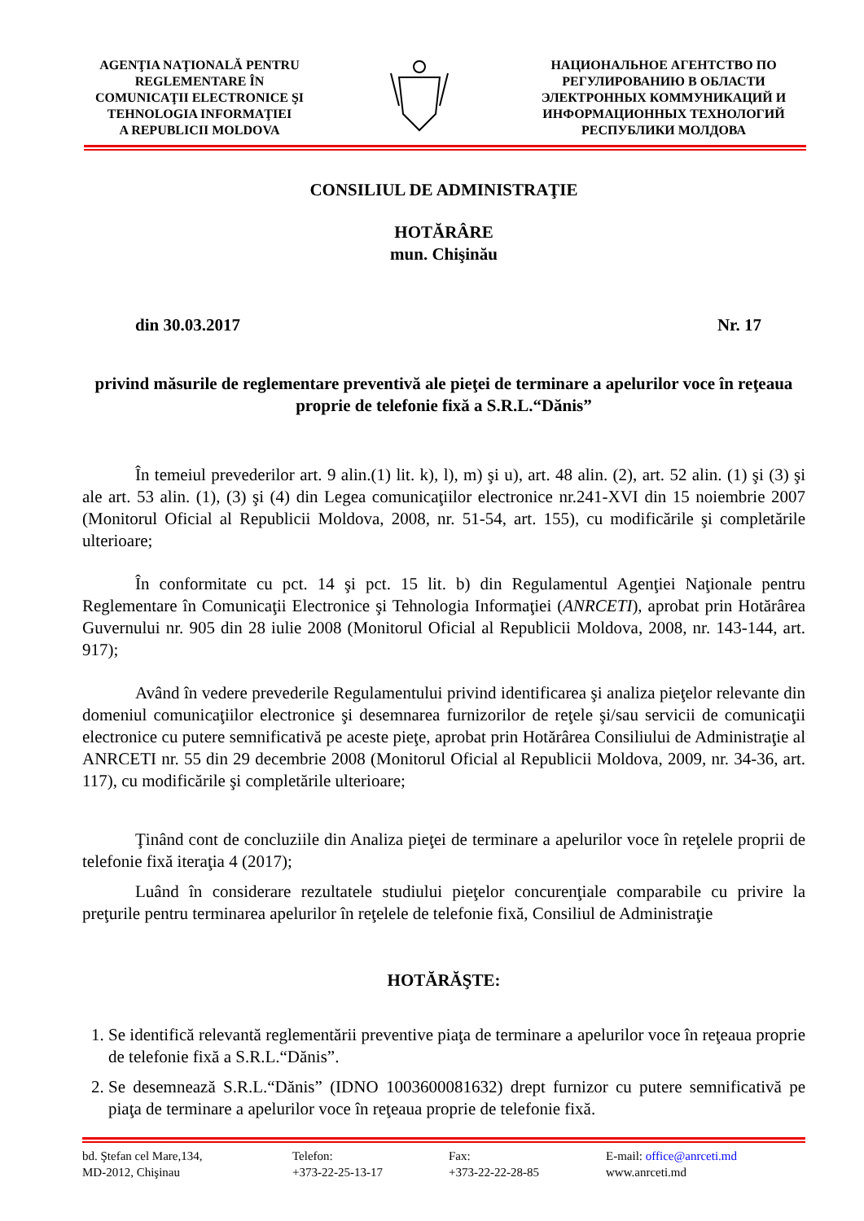AGENŢIA NAŢIONALĂ PENTRU
REGLEMENTARE ÎN
COMUNICAŢII ELECTRONICE ŞI
TEHNOLOGIA INFORMAŢIEI
A REPUBLICII MOLDOVA
НАЦИОНАЛЬНОЕ АГЕНТСТВО ПО
РЕГУЛИРОВАНИЮ В ОБЛАСТИ
ЭЛЕКТРОННЫХ КОММУНИКАЦИЙ И
ИНФОРМАЦИОННЫХ ТЕХНОЛОГИЙ
РЕСПУБЛИКИ МОЛДОВА
CONSILIUL DE ADMINISTRAŢIE
HOTĂRÂRE
mun. Chişinău
din 30.03.2017 Nr. 17
privind măsurile de reglementare preventivă ale pieţei de terminare a apelurilor voce în reţeaua proprie de telefonie fixă a S.R.L.“Dănis”
În temeiul prevederilor art. 9 alin.(1) lit. k), l), m) şi u), art. 48 alin. (2), art. 52 alin. (1) şi (3) şi ale art. 53 alin. (1), (3) şi (4) din Legea comunicaţiilor electronice nr.241-XVI din 15 noiembrie 2007 (Monitorul Oficial al Republicii Moldova, 2008, nr. 51-54, art. 155), cu modificările şi completările ulterioare;
În conformitate cu pct. 14 şi pct. 15 lit. b) din Regulamentul Agenţiei Naţionale pentru Reglementare în Comunicaţii Electronice şi Tehnologia Informaţiei (ANRCETI), aprobat prin Hotărârea Guvernului nr. 905 din 28 iulie 2008 (Monitorul Oficial al Republicii Moldova, 2008, nr. 143-144, art. 917);
Având în vedere prevederile Regulamentului privind identificarea şi analiza pieţelor relevante din domeniul comunicaţiilor electronice şi desemnarea furnizorilor de reţele şi/sau servicii de comunicaţii electronice cu putere semnificativă pe aceste pieţe, aprobat prin Hotărârea Consiliului de Administraţie al ANRCETI nr. 55 din 29 decembrie 2008 (Monitorul Oficial al Republicii Moldova, 2009, nr. 34-36, art. 117), cu modificările şi completările ulterioare;
Ţinând cont de concluziile din Analiza pieţei de terminare a apelurilor voce în reţelele proprii de telefonie fixă iteraţia 4 (2017);
Luând în considerare rezultatele studiului pieţelor concurenţiale comparabile cu privire la preţurile pentru terminarea apelurilor în reţelele de telefonie fixă, Consiliul de Administraţie
HOTĂRĂŞTE:
1. Se identifică relevantă reglementării preventive piaţa de terminare a apelurilor voce în reţeaua proprie de telefonie fixă a S.R.L.“Dănis”.
2. Se desemnează S.R.L.“Dănis” (IDNO 1003600081632) drept furnizor cu putere semnificativă pe piaţa de terminare a apelurilor voce în reţeaua proprie de telefonie fixă.
bd. Ştefan cel Mare,134,
MD-2012, Chişinau
Telefon:
+373-22-25-13-17
Fax:
+373-22-22-28-85
E-mail: office@anrceti.md
www.anrceti.md